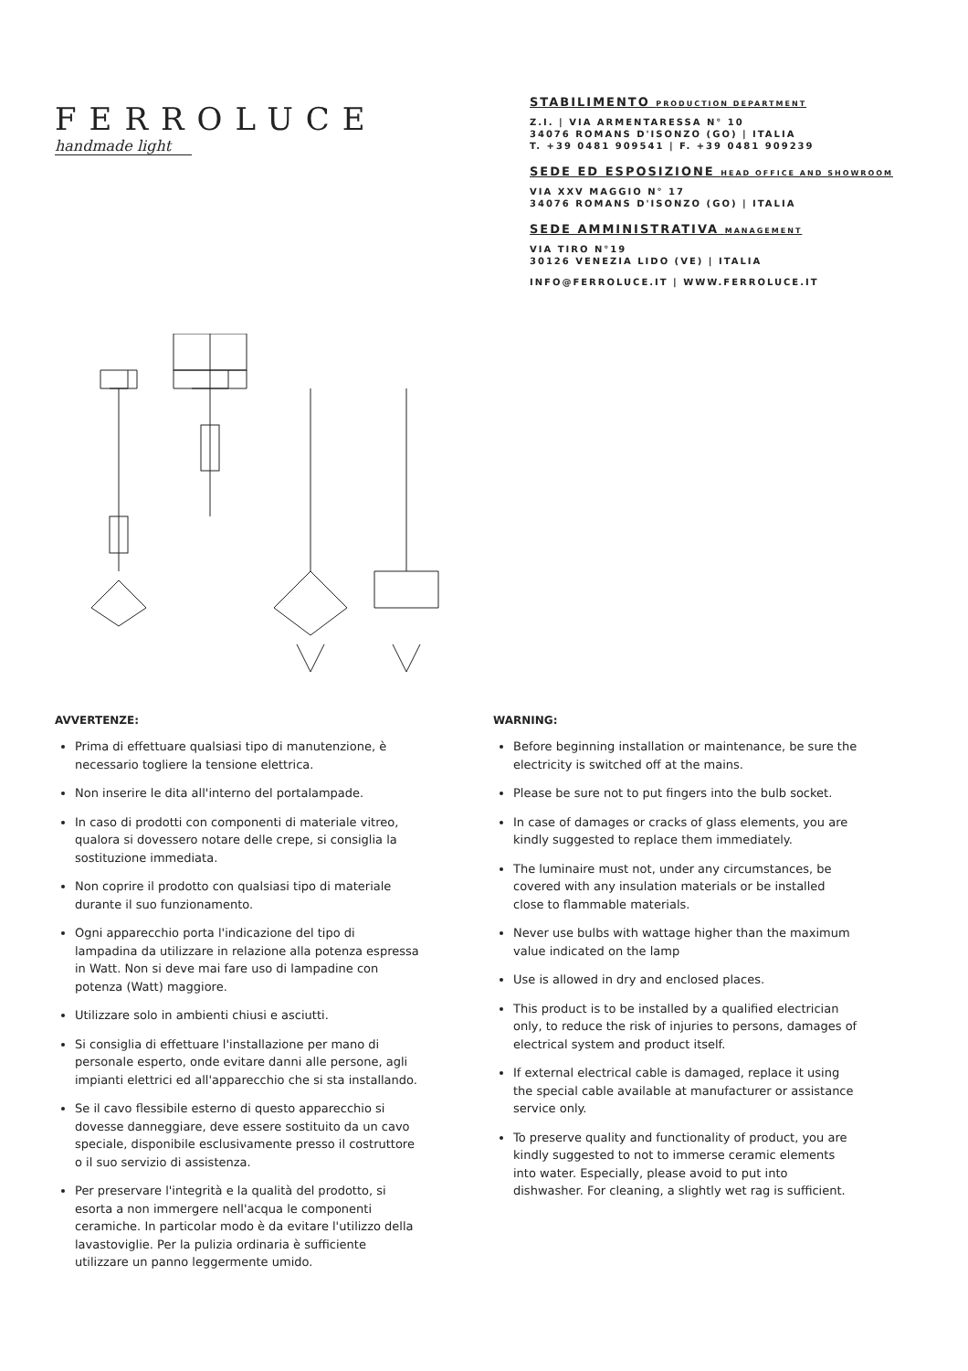FERROLUCE
handmade light
STABILIMENTO PRODUCTION DEPARTMENT
Z.I. | VIA ARMENTARESSA N° 10
34076 ROMANS D'ISONZO (GO) | ITALIA
T. +39 0481 909541 | F. +39 0481 909239
SEDE ED ESPOSIZIONE HEAD OFFICE AND SHOWROOM
VIA XXV MAGGIO N° 17
34076 ROMANS D'ISONZO (GO) | ITALIA
SEDE AMMINISTRATIVA MANAGEMENT
VIA TIRO N°19
30126 VENEZIA LIDO (VE) | ITALIA
INFO@FERROLUCE.IT | WWW.FERROLUCE.IT
AVVERTENZE:
Prima di effettuare qualsiasi tipo di manutenzione, è necessario togliere la tensione elettrica.
Non inserire le dita all'interno del portalampade.
In caso di prodotti con componenti di materiale vitreo, qualora si dovessero notare delle crepe, si consiglia la sostituzione immediata.
Non coprire il prodotto con qualsiasi tipo di materiale durante il suo funzionamento.
Ogni apparecchio porta l'indicazione del tipo di lampadina da utilizzare in relazione alla potenza espressa in Watt. Non si deve mai fare uso di lampadine con potenza (Watt) maggiore.
Utilizzare solo in ambienti chiusi e asciutti.
Si consiglia di effettuare l'installazione per mano di personale esperto, onde evitare danni alle persone, agli impianti elettrici ed all'apparecchio che si sta installando.
Se il cavo flessibile esterno di questo apparecchio si dovesse danneggiare, deve essere sostituito da un cavo speciale, disponibile esclusivamente presso il costruttore o il suo servizio di assistenza.
Per preservare l'integrità e la qualità del prodotto, si esorta a non immergere nell'acqua le componenti ceramiche. In particolar modo è da evitare l'utilizzo della lavastoviglie. Per la pulizia ordinaria è sufficiente utilizzare un panno leggermente umido.
WARNING:
Before beginning installation or maintenance, be sure the electricity is switched off at the mains.
Please be sure not to put fingers into the bulb socket.
In case of damages or cracks of glass elements, you are kindly suggested to replace them immediately.
The luminaire must not, under any circumstances, be covered with any insulation materials or be installed close to flammable materials.
Never use bulbs with wattage higher than the maximum value indicated on the lamp
Use is allowed in dry and enclosed places.
This product is to be installed by a qualified electrician only, to reduce the risk of injuries to persons, damages of electrical system and product itself.
If external electrical cable is damaged, replace it using the special cable available at manufacturer or assistance service only.
To preserve quality and functionality of product, you are kindly suggested to not to immerse ceramic elements into water. Especially, please avoid to put into dishwasher. For cleaning, a slightly wet rag is sufficient.